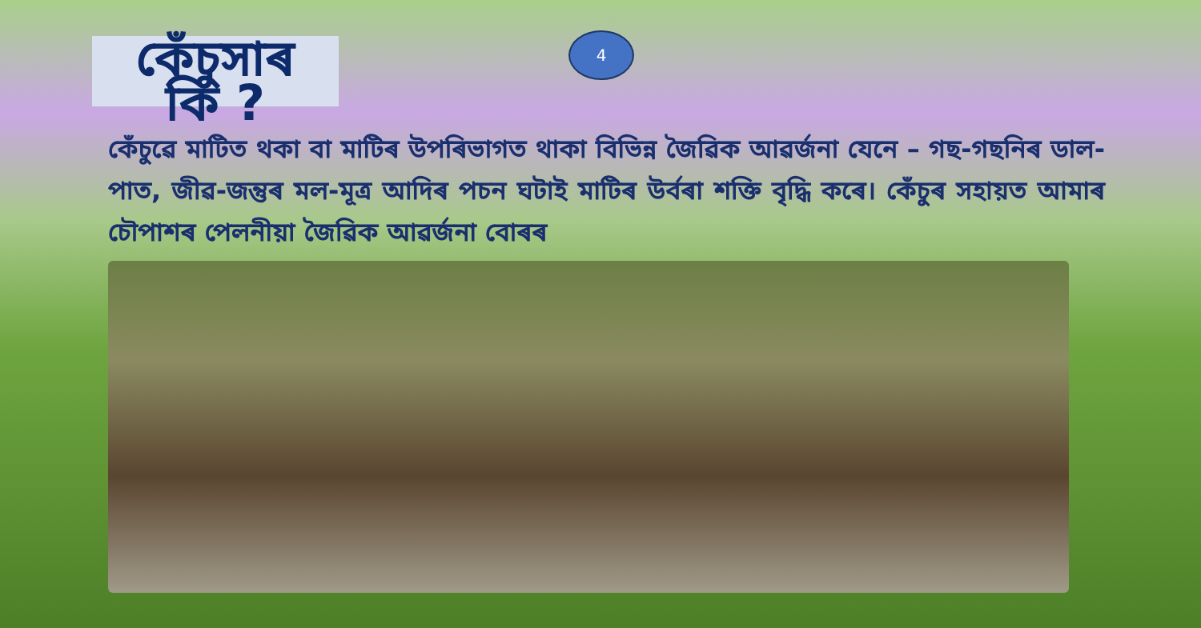কেঁচুসাৰ
কি ?
4
কেঁচুৱে মাটিত থকা বা মাটিৰ উপৰিভাগত থাকা বিভিন্ন জৈৱিক আৱৰ্জনা যেনে – গছ-গছনিৰ ডাল-পাত, জীৱ-জন্তুৰ মল-মূত্ৰ আদিৰ পচন ঘটাই মাটিৰ উৰ্বৰা শক্তি বৃদ্ধি কৰে। কেঁচুৰ সহায়ত আমাৰ চৌপাশৰ পেলনীয়া জৈৱিক আৱৰ্জনা বোৰৰ